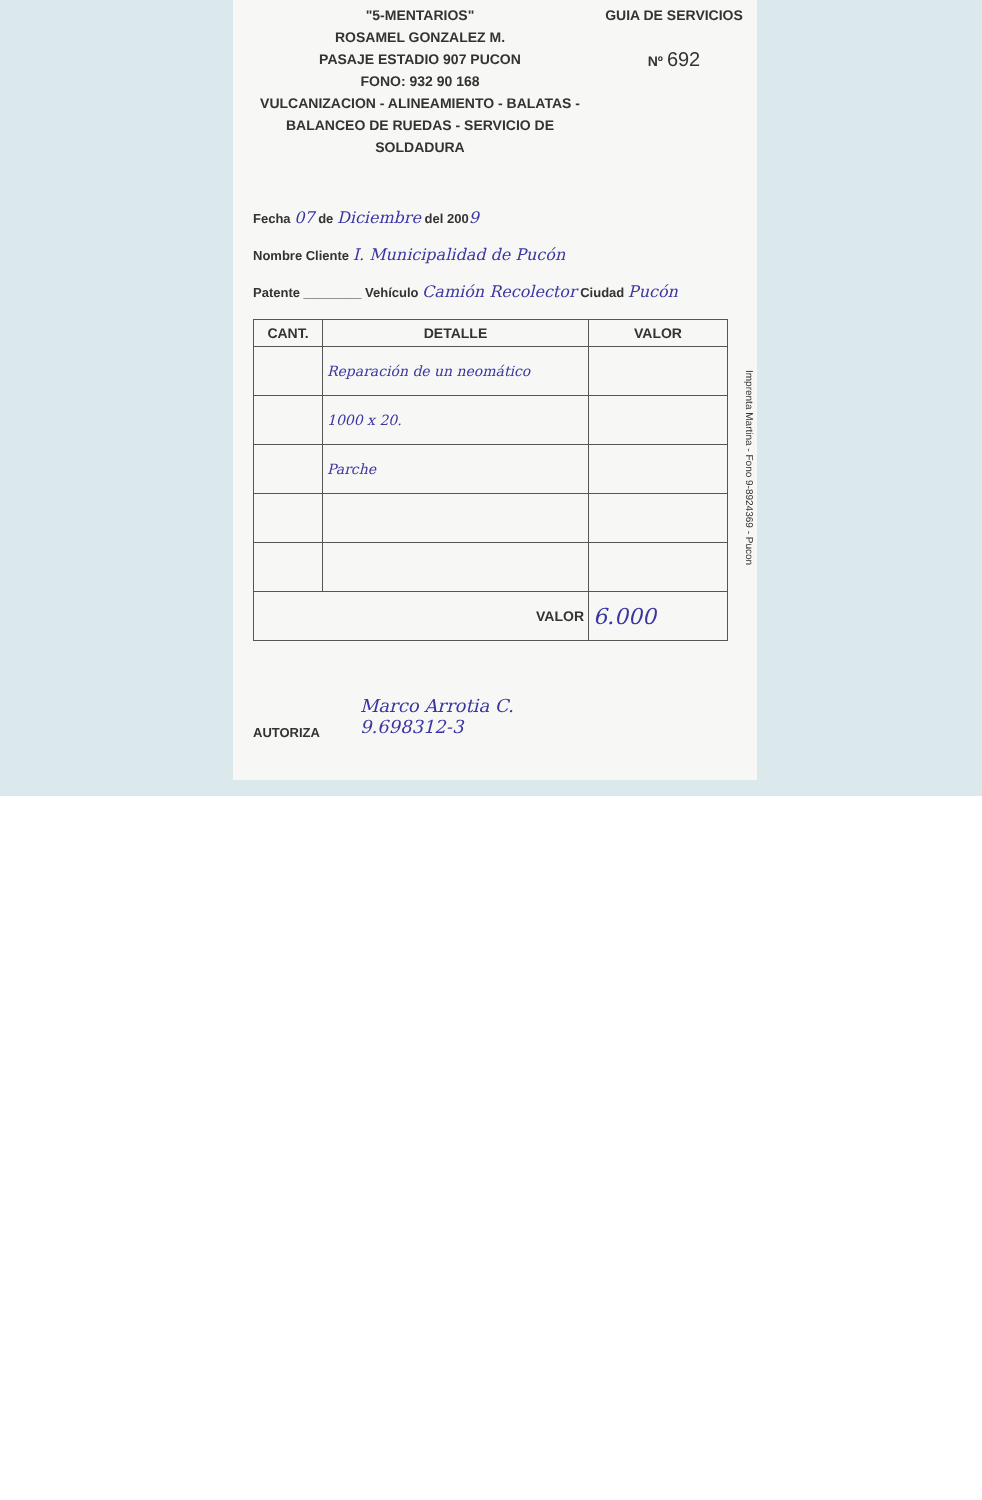"5-MENTARIOS"
ROSAMEL GONZALEZ M.
PASAJE ESTADIO 907 PUCON
FONO: 932 90 168
VULCANIZACION - ALINEAMIENTO - BALATAS -
BALANCEO DE RUEDAS - SERVICIO DE SOLDADURA
GUIA DE SERVICIOS
Nº 692
Fecha 07 de Diciembre del 2009
Nombre Cliente I. Municipalidad de Pucón
Patente ________ Vehículo Camión Recolector Ciudad Pucón
| CANT. | DETALLE | VALOR |
| --- | --- | --- |
| | Reparación de un neomático | |
| | 1000 x 20. | |
| | Parche | |
| VALOR | | 6.000 |
AUTORIZA
Marco Arrotia C.
9.698312-3
Imprenta Martina - Fono 9-8924369 - Pucon